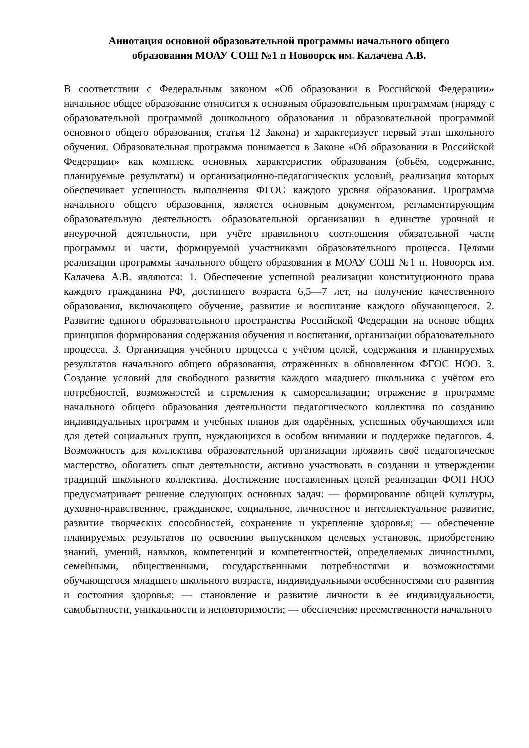Аннотация основной образовательной программы начального общего
образования МОАУ СОШ №1 п Новоорск им. Калачева А.В.
В соответствии с Федеральным законом «Об образовании в Российской Федерации» начальное общее образование относится к основным образовательным программам (наряду с образовательной программой дошкольного образования и образовательной программой основного общего образования, статья 12 Закона) и характеризует первый этап школьного обучения. Образовательная программа понимается в Законе «Об образовании в Российской Федерации» как комплекс основных характеристик образования (объём, содержание, планируемые результаты) и организационно-педагогических условий, реализация которых обеспечивает успешность выполнения ФГОС каждого уровня образования. Программа начального общего образования, является основным документом, регламентирующим образовательную деятельность образовательной организации в единстве урочной и внеурочной деятельности, при учёте правильного соотношения обязательной части программы и части, формируемой участниками образовательного процесса. Целями реализации программы начального общего образования в МОАУ СОШ №1 п. Новоорск им. Калачева А.В. являются: 1. Обеспечение успешной реализации конституционного права каждого гражданина РФ, достигшего возраста 6,5—7 лет, на получение качественного образования, включающего обучение, развитие и воспитание каждого обучающегося. 2. Развитие единого образовательного пространства Российской Федерации на основе общих принципов формирования содержания обучения и воспитания, организации образовательного процесса. 3. Организация учебного процесса с учётом целей, содержания и планируемых результатов начального общего образования, отражённых в обновленном ФГОС НОО. 3. Создание условий для свободного развития каждого младшего школьника с учётом его потребностей, возможностей и стремления к самореализации; отражение в программе начального общего образования деятельности педагогического коллектива по созданию индивидуальных программ и учебных планов для одарённых, успешных обучающихся или для детей социальных групп, нуждающихся в особом внимании и поддержке педагогов. 4. Возможность для коллектива образовательной организации проявить своё педагогическое мастерство, обогатить опыт деятельности, активно участвовать в создании и утверждении традиций школьного коллектива. Достижение поставленных целей реализации ФОП НОО предусматривает решение следующих основных задач: — формирование общей культуры, духовно-нравственное, гражданское, социальное, личностное и интеллектуальное развитие, развитие творческих способностей, сохранение и укрепление здоровья; — обеспечение планируемых результатов по освоению выпускником целевых установок, приобретению знаний, умений, навыков, компетенций и компетентностей, определяемых личностными, семейными, общественными, государственными потребностями и возможностями обучающегося младшего школьного возраста, индивидуальными особенностями его развития и состояния здоровья; — становление и развитие личности в ее индивидуальности, самобытности, уникальности и неповторимости; — обеспечение преемственности начального